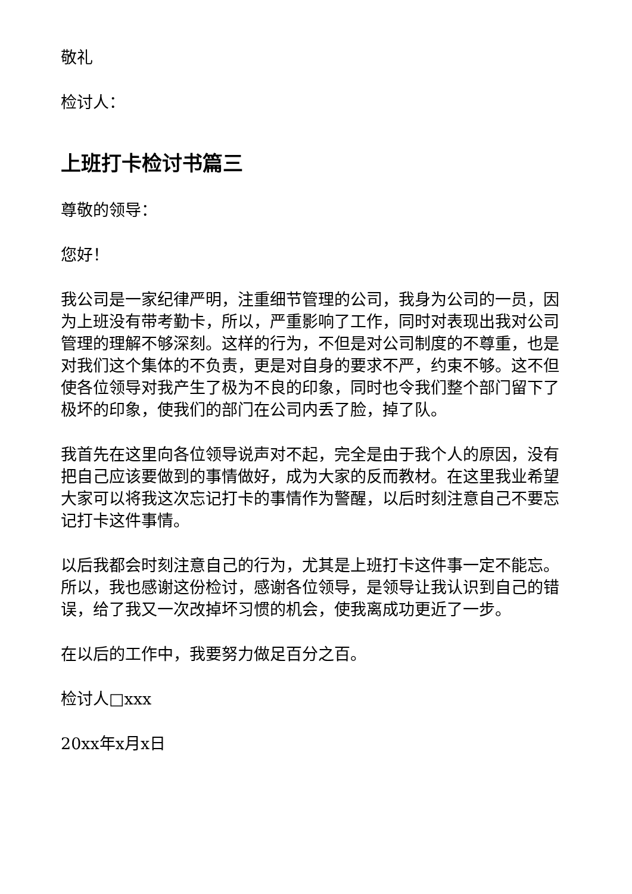敬礼
检讨人：
上班打卡检讨书篇三
尊敬的领导：
您好！
我公司是一家纪律严明，注重细节管理的公司，我身为公司的一员，因为上班没有带考勤卡，所以，严重影响了工作，同时对表现出我对公司管理的理解不够深刻。这样的行为，不但是对公司制度的不尊重，也是对我们这个集体的不负责，更是对自身的要求不严，约束不够。这不但使各位领导对我产生了极为不良的印象，同时也令我们整个部门留下了极坏的印象，使我们的部门在公司内丢了脸，掉了队。
我首先在这里向各位领导说声对不起，完全是由于我个人的原因，没有把自己应该要做到的事情做好，成为大家的反而教材。在这里我业希望大家可以将我这次忘记打卡的事情作为警醒，以后时刻注意自己不要忘记打卡这件事情。
以后我都会时刻注意自己的行为，尤其是上班打卡这件事一定不能忘。所以，我也感谢这份检讨，感谢各位领导，是领导让我认识到自己的错误，给了我又一次改掉坏习惯的机会，使我离成功更近了一步。
在以后的工作中，我要努力做足百分之百。
检讨人□xxx
20xx年x月x日